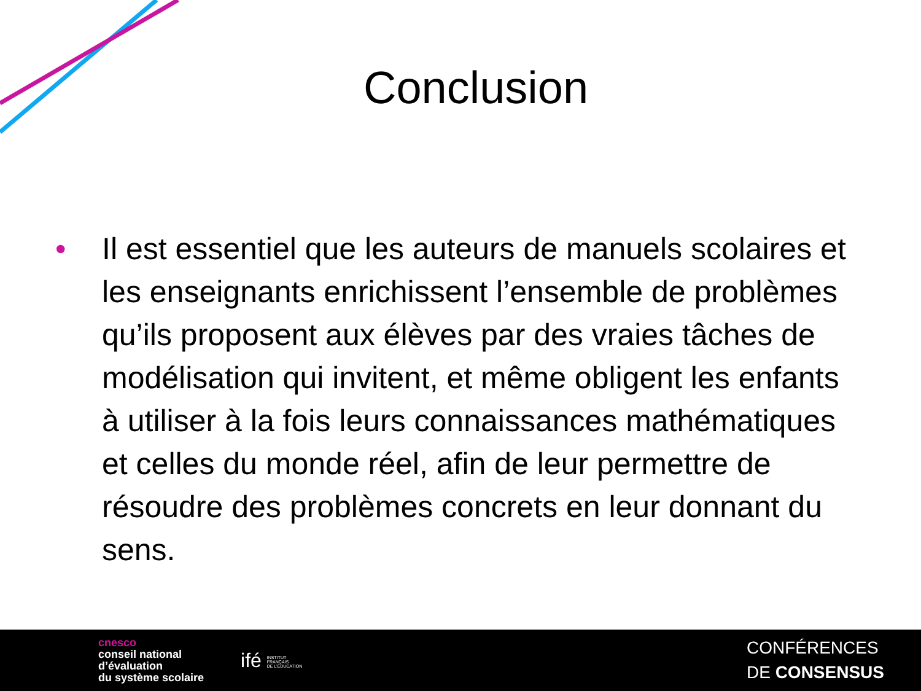Conclusion
• Il est essentiel que les auteurs de manuels scolaires et les enseignants enrichissent l’ensemble de problèmes qu’ils proposent aux élèves par des vraies tâches de modélisation qui invitent, et même obligent les enfants à utiliser à la fois leurs connaissances mathématiques et celles du monde réel, afin de leur permettre de résoudre des problèmes concrets en leur donnant du sens.
cnesco
conseil national
d’évaluation
du système scolaire
ifé INSTITUT
FRANÇAIS
DE L’ÉDUCATION
CONFÉRENCES
DE CONSENSUS